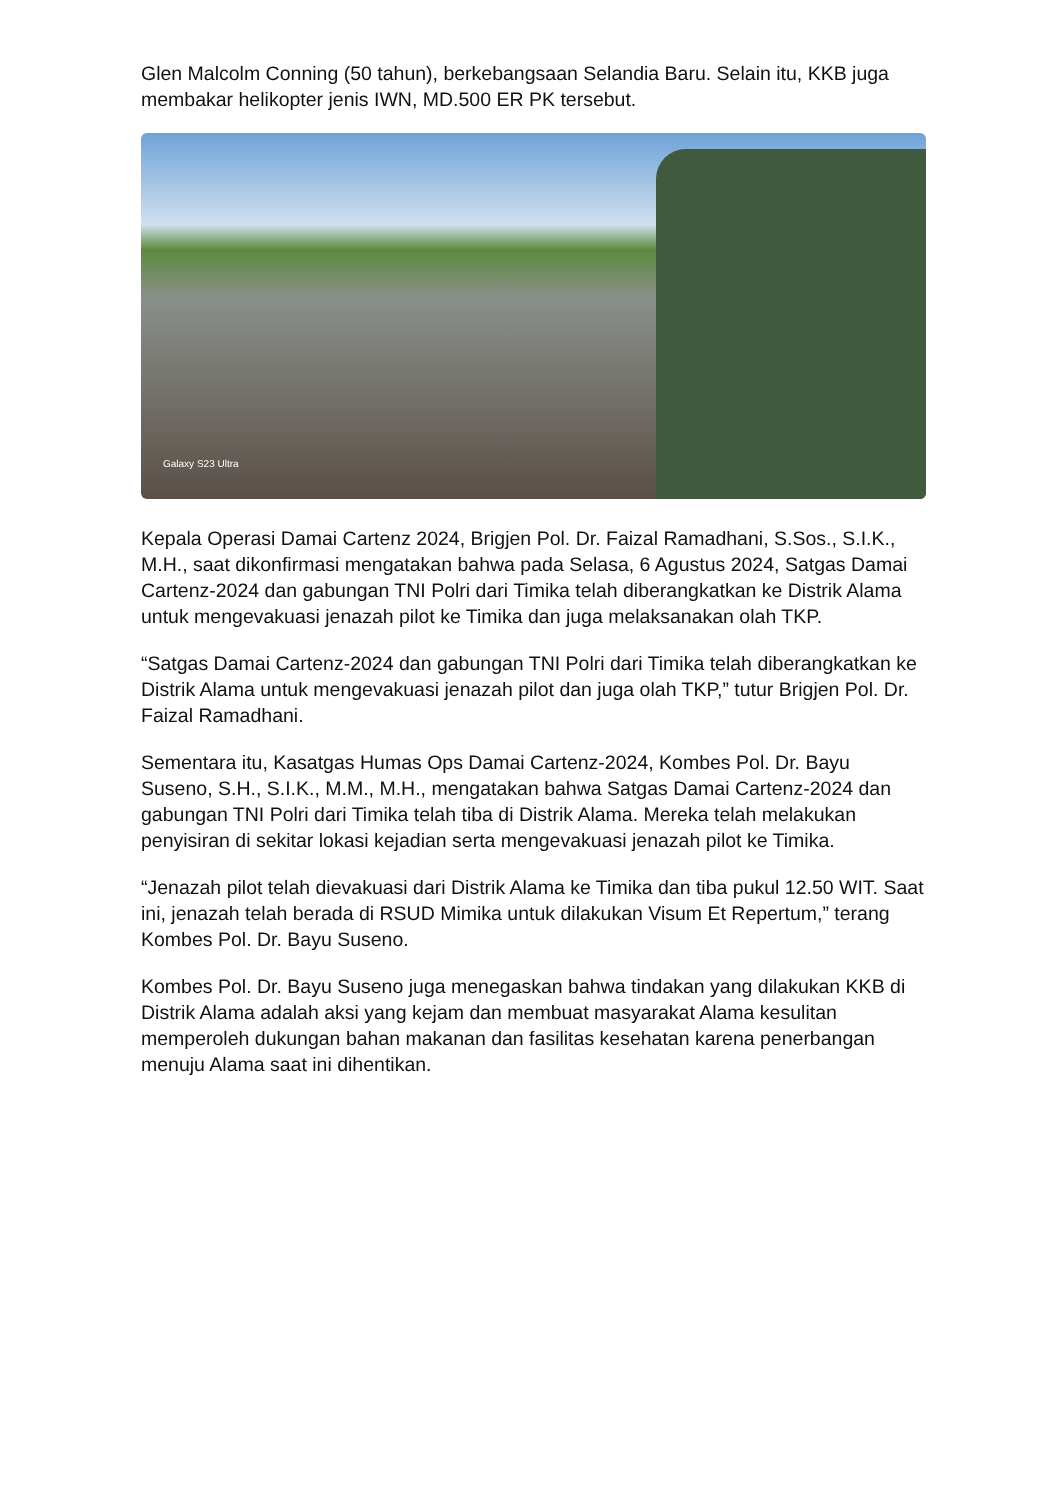Glen Malcolm Conning (50 tahun), berkebangsaan Selandia Baru. Selain itu, KKB juga membakar helikopter jenis IWN, MD.500 ER PK tersebut.
Galaxy S23 Ultra
Kepala Operasi Damai Cartenz 2024, Brigjen Pol. Dr. Faizal Ramadhani, S.Sos., S.I.K., M.H., saat dikonfirmasi mengatakan bahwa pada Selasa, 6 Agustus 2024, Satgas Damai Cartenz-2024 dan gabungan TNI Polri dari Timika telah diberangkatkan ke Distrik Alama untuk mengevakuasi jenazah pilot ke Timika dan juga melaksanakan olah TKP.
“Satgas Damai Cartenz-2024 dan gabungan TNI Polri dari Timika telah diberangkatkan ke Distrik Alama untuk mengevakuasi jenazah pilot dan juga olah TKP,” tutur Brigjen Pol. Dr. Faizal Ramadhani.
Sementara itu, Kasatgas Humas Ops Damai Cartenz-2024, Kombes Pol. Dr. Bayu Suseno, S.H., S.I.K., M.M., M.H., mengatakan bahwa Satgas Damai Cartenz-2024 dan gabungan TNI Polri dari Timika telah tiba di Distrik Alama. Mereka telah melakukan penyisiran di sekitar lokasi kejadian serta mengevakuasi jenazah pilot ke Timika.
“Jenazah pilot telah dievakuasi dari Distrik Alama ke Timika dan tiba pukul 12.50 WIT. Saat ini, jenazah telah berada di RSUD Mimika untuk dilakukan Visum Et Repertum,” terang Kombes Pol. Dr. Bayu Suseno.
Kombes Pol. Dr. Bayu Suseno juga menegaskan bahwa tindakan yang dilakukan KKB di Distrik Alama adalah aksi yang kejam dan membuat masyarakat Alama kesulitan memperoleh dukungan bahan makanan dan fasilitas kesehatan karena penerbangan menuju Alama saat ini dihentikan.